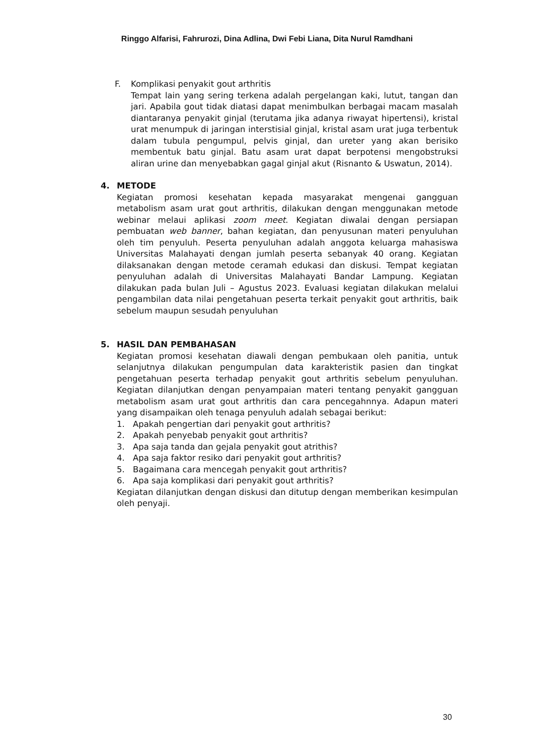Ringgo Alfarisi, Fahrurozi, Dina Adlina, Dwi Febi Liana, Dita Nurul Ramdhani
F. Komplikasi penyakit gout arthritis
Tempat lain yang sering terkena adalah pergelangan kaki, lutut, tangan dan jari. Apabila gout tidak diatasi dapat menimbulkan berbagai macam masalah diantaranya penyakit ginjal (terutama jika adanya riwayat hipertensi), kristal urat menumpuk di jaringan interstisial ginjal, kristal asam urat juga terbentuk dalam tubula pengumpul, pelvis ginjal, dan ureter yang akan berisiko membentuk batu ginjal. Batu asam urat dapat berpotensi mengobstruksi aliran urine dan menyebabkan gagal ginjal akut (Risnanto & Uswatun, 2014).
4. METODE
Kegiatan promosi kesehatan kepada masyarakat mengenai gangguan metabolism asam urat gout arthritis, dilakukan dengan menggunakan metode webinar melaui aplikasi zoom meet. Kegiatan diwalai dengan persiapan pembuatan web banner, bahan kegiatan, dan penyusunan materi penyuluhan oleh tim penyuluh. Peserta penyuluhan adalah anggota keluarga mahasiswa Universitas Malahayati dengan jumlah peserta sebanyak 40 orang. Kegiatan dilaksanakan dengan metode ceramah edukasi dan diskusi. Tempat kegiatan penyuluhan adalah di Universitas Malahayati Bandar Lampung. Kegiatan dilakukan pada bulan Juli – Agustus 2023. Evaluasi kegiatan dilakukan melalui pengambilan data nilai pengetahuan peserta terkait penyakit gout arthritis, baik sebelum maupun sesudah penyuluhan
5. HASIL DAN PEMBAHASAN
Kegiatan promosi kesehatan diawali dengan pembukaan oleh panitia, untuk selanjutnya dilakukan pengumpulan data karakteristik pasien dan tingkat pengetahuan peserta terhadap penyakit gout arthritis sebelum penyuluhan. Kegiatan dilanjutkan dengan penyampaian materi tentang penyakit gangguan metabolism asam urat gout arthritis dan cara pencegahnnya. Adapun materi yang disampaikan oleh tenaga penyuluh adalah sebagai berikut:
1. Apakah pengertian dari penyakit gout arthritis?
2. Apakah penyebab penyakit gout arthritis?
3. Apa saja tanda dan gejala penyakit gout atrithis?
4. Apa saja faktor resiko dari penyakit gout arthritis?
5. Bagaimana cara mencegah penyakit gout arthritis?
6. Apa saja komplikasi dari penyakit gout arthritis?
Kegiatan dilanjutkan dengan diskusi dan ditutup dengan memberikan kesimpulan oleh penyaji.
30